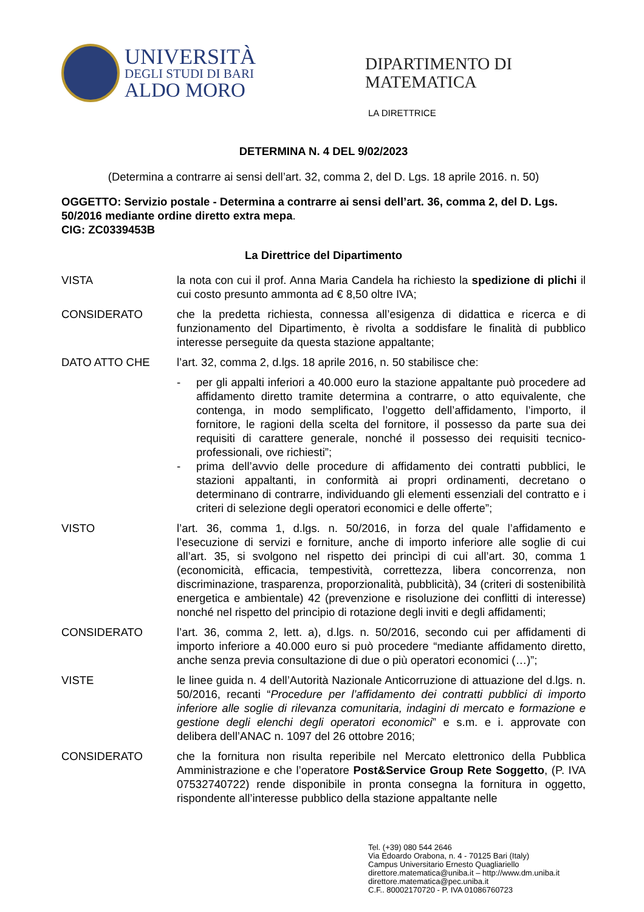UNIVERSITÀ
DEGLI STUDI DI BARI
ALDO MORO
DIPARTIMENTO DI
MATEMATICA
LA DIRETTRICE
DETERMINA N. 4 DEL 9/02/2023
(Determina a contrarre ai sensi dell’art. 32, comma 2, del D. Lgs. 18 aprile 2016. n. 50)
OGGETTO: Servizio postale - Determina a contrarre ai sensi dell’art. 36, comma 2, del D. Lgs. 50/2016 mediante ordine diretto extra mepa.
CIG: ZC0339453B
La Direttrice del Dipartimento
VISTA la nota con cui il prof. Anna Maria Candela ha richiesto la spedizione di plichi il cui costo presunto ammonta ad € 8,50 oltre IVA;
CONSIDERATO che la predetta richiesta, connessa all’esigenza di didattica e ricerca e di funzionamento del Dipartimento, è rivolta a soddisfare le finalità di pubblico interesse perseguite da questa stazione appaltante;
DATO ATTO CHE l’art. 32, comma 2, d.lgs. 18 aprile 2016, n. 50 stabilisce che:
- per gli appalti inferiori a 40.000 euro la stazione appaltante può procedere ad affidamento diretto tramite determina a contrarre, o atto equivalente, che contenga, in modo semplificato, l’oggetto dell’affidamento, l’importo, il fornitore, le ragioni della scelta del fornitore, il possesso da parte sua dei requisiti di carattere generale, nonché il possesso dei requisiti tecnico-professionali, ove richiesti”;
- prima dell’avvio delle procedure di affidamento dei contratti pubblici, le stazioni appaltanti, in conformità ai propri ordinamenti, decretano o determinano di contrarre, individuando gli elementi essenziali del contratto e i criteri di selezione degli operatori economici e delle offerte”;
VISTO l’art. 36, comma 1, d.lgs. n. 50/2016, in forza del quale l’affidamento e l’esecuzione di servizi e forniture, anche di importo inferiore alle soglie di cui all’art. 35, si svolgono nel rispetto dei princìpi di cui all’art. 30, comma 1 (economicità, efficacia, tempestività, correttezza, libera concorrenza, non discriminazione, trasparenza, proporzionalità, pubblicità), 34 (criteri di sostenibilità energetica e ambientale) 42 (prevenzione e risoluzione dei conflitti di interesse) nonché nel rispetto del principio di rotazione degli inviti e degli affidamenti;
CONSIDERATO l’art. 36, comma 2, lett. a), d.lgs. n. 50/2016, secondo cui per affidamenti di importo inferiore a 40.000 euro si può procedere “mediante affidamento diretto, anche senza previa consultazione di due o più operatori economici (…)”;
VISTE le linee guida n. 4 dell’Autorità Nazionale Anticorruzione di attuazione del d.lgs. n. 50/2016, recanti “Procedure per l’affidamento dei contratti pubblici di importo inferiore alle soglie di rilevanza comunitaria, indagini di mercato e formazione e gestione degli elenchi degli operatori economici” e s.m. e i. approvate con delibera dell’ANAC n. 1097 del 26 ottobre 2016;
CONSIDERATO che la fornitura non risulta reperibile nel Mercato elettronico della Pubblica Amministrazione e che l’operatore Post&Service Group Rete Soggetto, (P. IVA 07532740722) rende disponibile in pronta consegna la fornitura in oggetto, rispondente all’interesse pubblico della stazione appaltante nelle
Tel. (+39) 080 544 2646
Via Edoardo Orabona, n. 4 - 70125 Bari (Italy)
Campus Universitario Ernesto Quagliariello
direttore.matematica@uniba.it – http://www.dm.uniba.it
direttore.matematica@pec.uniba.it
C.F.. 80002170720 - P. IVA 01086760723